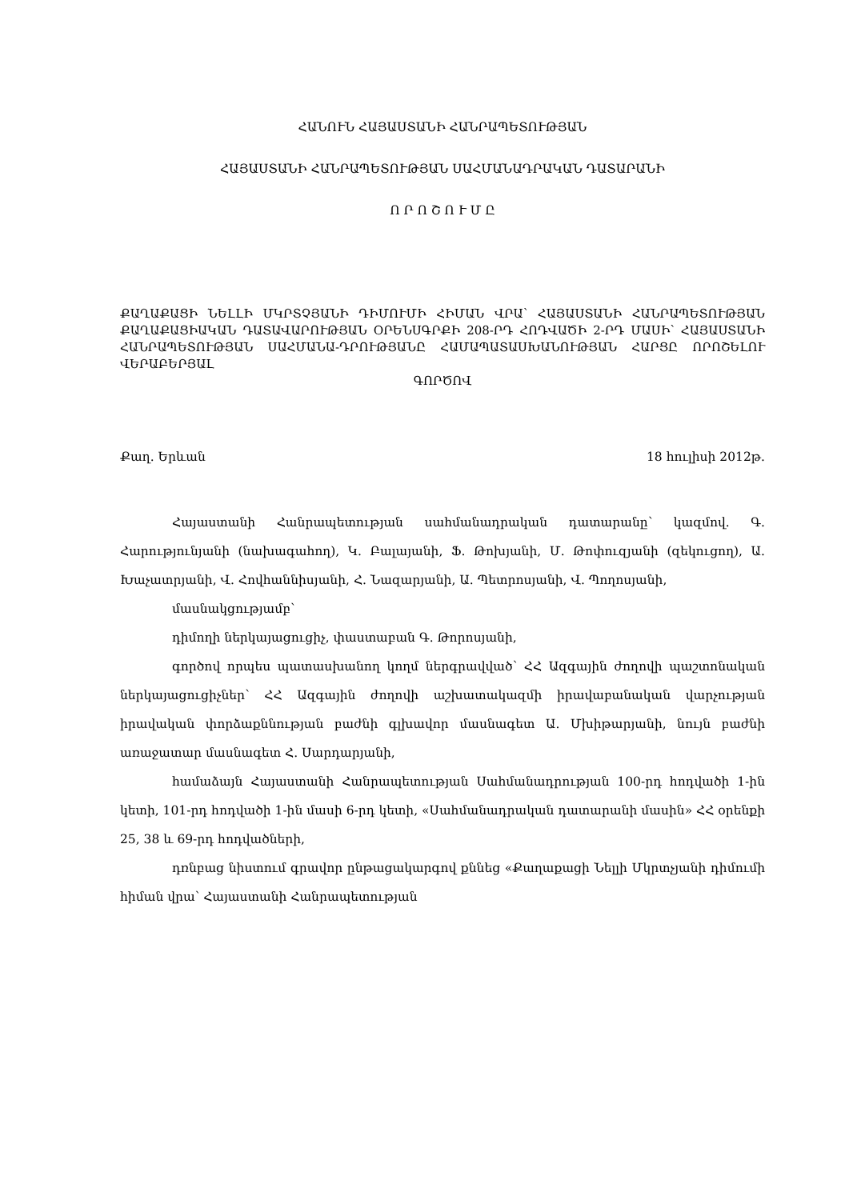ՀԱՆՈՒՆ ՀԱՅԱՍՏԱՆԻ ՀԱՆՐԱՊԵՏՈՒԹՅԱՆ
ՀԱՅԱՍՏԱՆԻ ՀԱՆՐԱՊԵՏՈՒԹՅԱՆ ՍԱՀՄԱՆԱԴՐԱԿԱՆ ԴԱՏԱՐԱՆԻ
Ո Ր Ո Շ Ո Ւ Մ Ը
ՔԱՂԱՔԱՑԻ ՆԵԼԼԻ ՄԿՐՏՉՅԱՆԻ ԴԻՄՈՒՄԻ ՀԻՄԱՆ ՎՐԱ՝ ՀԱՅԱՍՏԱՆԻ ՀԱՆՐԱՊԵՏՈՒԹՅԱՆ ՔԱՂԱՔԱՑԻԱԿԱՆ ԴԱՏԱՎԱՐՈՒԹՅԱՆ ՕՐԵՆՍԳՐՔԻ 208-ՐԴ ՀՈԴՎԱԾԻ 2-ՐԴ ՄԱՍԻ՝ ՀԱՅԱՍՏԱՆԻ ՀԱՆՐԱՊԵՏՈՒԹՅԱՆ ՍԱՀՄԱՆԱ-ԴՐՈՒԹՅԱՆԸ ՀԱՄԱՊԱՏԱՍԽԱՆՈՒԹՅԱՆ ՀԱՐՑԸ ՈՐՈՇԵԼՈՒ ՎԵՐԱԲԵՐՅԱԼ
ԳՈՐԾՈՎ
Քաղ. Երևան 18 հուլիսի 2012թ.
Հայաստանի Հանրապետության սահմանադրական դատարանը՝ կազմով. Գ. Հարությունյանի (նախագահող), Կ. Բալայանի, Ֆ. Թոխյանի, Մ. Թոփուզյանի (զեկուցող), Ա. Խաչատրյանի, Վ. Հովհաննիսյանի, Հ. Նազարյանի, Ա. Պետրոսյանի, Վ. Պողոսյանի,
մասնակցությամբ՝
դիմողի ներկայացուցիչ, փաստաբան Գ. Թորոսյանի,
գործով որպես պատասխանող կողմ ներգրավված՝ ՀՀ Ազգային ժողովի պաշտոնական ներկայացուցիչներ՝ ՀՀ Ազգային ժողովի աշխատակազմի իրավաբանական վարչության իրավական փորձաքննության բաժնի գլխավոր մասնագետ Ա. Մխիթարյանի, նույն բաժնի առաջատար մասնագետ Հ. Սարդարյանի,
համաձայն Հայաստանի Հանրապետության Սահմանադրության 100-րդ հոդվածի 1-ին կետի, 101-րդ հոդվածի 1-ին մասի 6-րդ կետի, «Սահմանադրական դատարանի մասին» ՀՀ օրենքի 25, 38 և 69-րդ հոդվածների,
դռնբաց նիստում գրավոր ընթացակարգով քննեց «Քաղաքացի Նելլի Մկրտչյանի դիմումի հիման վրա՝ Հայաստանի Հանրապետության